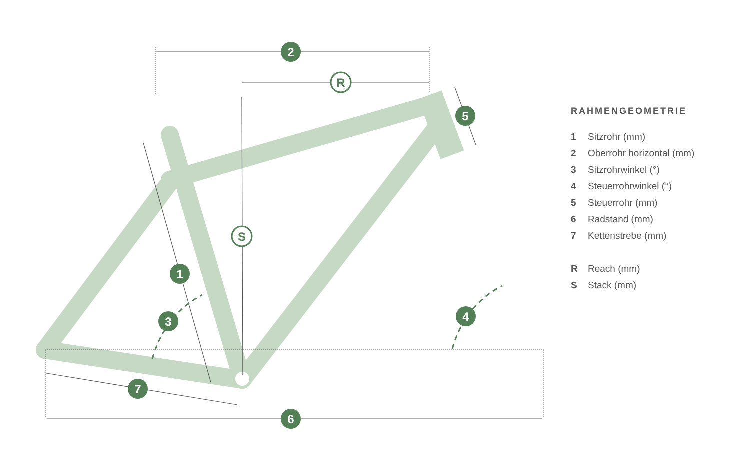2
1
3
4
5
6
7
R
S
RAHMENGEOMETRIE
1 Sitzrohr (mm)
2 Oberrohr horizontal (mm)
3 Sitzrohrwinkel (°)
4 Steuerrohrwinkel (°)
5 Steuerrohr (mm)
6 Radstand (mm)
7 Kettenstrebe (mm)
R Reach (mm)
S Stack (mm)